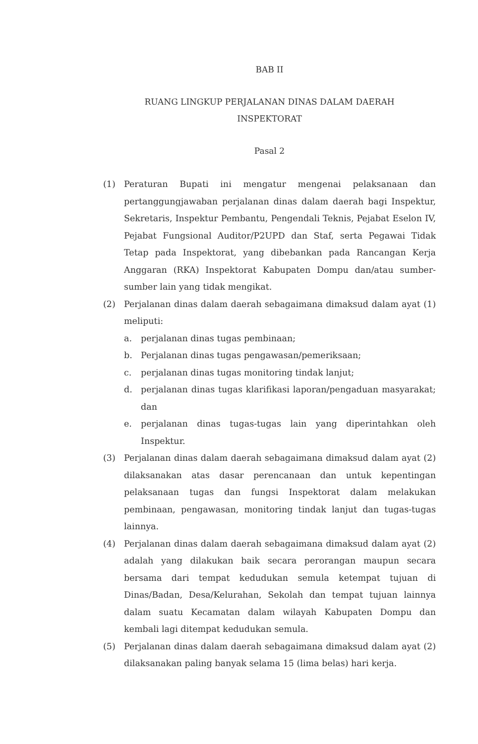BAB II
RUANG LINGKUP PERJALANAN DINAS DALAM DAERAH
INSPEKTORAT
Pasal 2
(1) Peraturan Bupati ini mengatur mengenai pelaksanaan dan pertanggungjawaban perjalanan dinas dalam daerah bagi Inspektur, Sekretaris, Inspektur Pembantu, Pengendali Teknis, Pejabat Eselon IV, Pejabat Fungsional Auditor/P2UPD dan Staf, serta Pegawai Tidak Tetap pada Inspektorat, yang dibebankan pada Rancangan Kerja Anggaran (RKA) Inspektorat Kabupaten Dompu dan/atau sumber-sumber lain yang tidak mengikat.
(2) Perjalanan dinas dalam daerah sebagaimana dimaksud dalam ayat (1) meliputi:
a. perjalanan dinas tugas pembinaan;
b. Perjalanan dinas tugas pengawasan/pemeriksaan;
c. perjalanan dinas tugas monitoring tindak lanjut;
d. perjalanan dinas tugas klarifikasi laporan/pengaduan masyarakat; dan
e. perjalanan dinas tugas-tugas lain yang diperintahkan oleh Inspektur.
(3) Perjalanan dinas dalam daerah sebagaimana dimaksud dalam ayat (2) dilaksanakan atas dasar perencanaan dan untuk kepentingan pelaksanaan tugas dan fungsi Inspektorat dalam melakukan pembinaan, pengawasan, monitoring tindak lanjut dan tugas-tugas lainnya.
(4) Perjalanan dinas dalam daerah sebagaimana dimaksud dalam ayat (2) adalah yang dilakukan baik secara perorangan maupun secara bersama dari tempat kedudukan semula ketempat tujuan di Dinas/Badan, Desa/Kelurahan, Sekolah dan tempat tujuan lainnya dalam suatu Kecamatan dalam wilayah Kabupaten Dompu dan kembali lagi ditempat kedudukan semula.
(5) Perjalanan dinas dalam daerah sebagaimana dimaksud dalam ayat (2) dilaksanakan paling banyak selama 15 (lima belas) hari kerja.